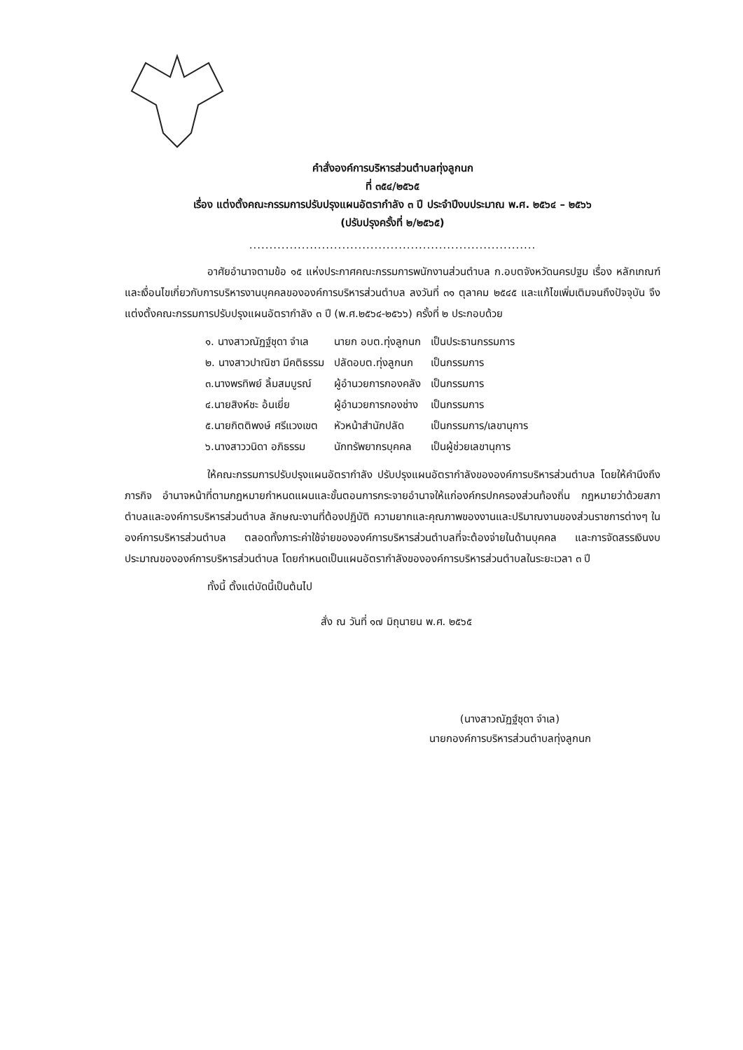คำสั่งองค์การบริหารส่วนตำบลทุ่งลูกนก
ที่ ๓๕๔/๒๕๖๕
เรื่อง แต่งตั้งคณะกรรมการปรับปรุงแผนอัตรากำลัง ๓ ปี ประจำปีงบประมาณ พ.ศ. ๒๕๖๔ – ๒๕๖๖
(ปรับปรุงครั้งที่ ๒/๒๕๖๕)
.......................................................................
อาศัยอำนาจตามข้อ ๑๕ แห่งประกาศคณะกรรมการพนักงานส่วนตำบล ก.อบตจังหวัดนครปฐม เรื่อง หลักเกณฑ์และเงื่อนไขเกี่ยวกับการบริหารงานบุคคลขององค์การบริหารส่วนตำบล ลงวันที่ ๓๑ ตุลาคม ๒๕๔๕ และแก้ไขเพิ่มเติมจนถึงปัจจุบัน จึงแต่งตั้งคณะกรรมการปรับปรุงแผนอัตรากำลัง ๓ ปี (พ.ศ.๒๕๖๔-๒๕๖๖) ครั้งที่ ๒ ประกอบด้วย
| ๑. นางสาวณัฏฐ์ชุดา จำเล | นายก อบต.ทุ่งลูกนก | เป็นประธานกรรมการ |
| ๒. นางสาวปาณิชา มีคติธรรม | ปลัดอบต.ทุ่งลูกนก | เป็นกรรมการ |
| ๓.นางพรทิพย์ ลิ้มสมบูรณ์ | ผู้อำนวยการกองคลัง | เป็นกรรมการ |
| ๔.นายสิงห์ชะ อ้นเยี่ย | ผู้อำนวยการกองช่าง | เป็นกรรมการ |
| ๕.นายกิตติพงษ์ ศรีแวงเขต | หัวหน้าสำนักปลัด | เป็นกรรมการ/เลขานุการ |
| ๖.นางสาววนิดา อภิธรรม | นักทรัพยากรบุคคล | เป็นผู้ช่วยเลขานุการ |
ให้คณะกรรมการปรับปรุงแผนอัตรากำลัง ปรับปรุงแผนอัตรากำลังขององค์การบริหารส่วนตำบล โดยให้คำนึงถึงภารกิจ อำนาจหน้าที่ตามกฎหมายกำหนดแผนและขั้นตอนการกระจายอำนาจให้แก่องค์กรปกครองส่วนท้องถิ่น กฎหมายว่าด้วยสภาตำบลและองค์การบริหารส่วนตำบล ลักษณะงานที่ต้องปฏิบัติ ความยากและคุณภาพของงานและปริมาณงานของส่วนราชการต่างๆ ในองค์การบริหารส่วนตำบล ตลอดทั้งภาระค่าใช้จ่ายขององค์การบริหารส่วนตำบลที่จะต้องจ่ายในด้านบุคคล และการจัดสรรเงินงบประมาณขององค์การบริหารส่วนตำบล โดยกำหนดเป็นแผนอัตรากำลังขององค์การบริหารส่วนตำบลในระยะเวลา ๓ ปี
ทั้งนี้ ตั้งแต่บัดนี้เป็นต้นไป
สั่ง ณ วันที่ ๑๗ มิถุนายน พ.ศ. ๒๕๖๕
(นางสาวณัฏฐ์ชุดา จำเล)
นายกองค์การบริหารส่วนตำบลทุ่งลูกนก